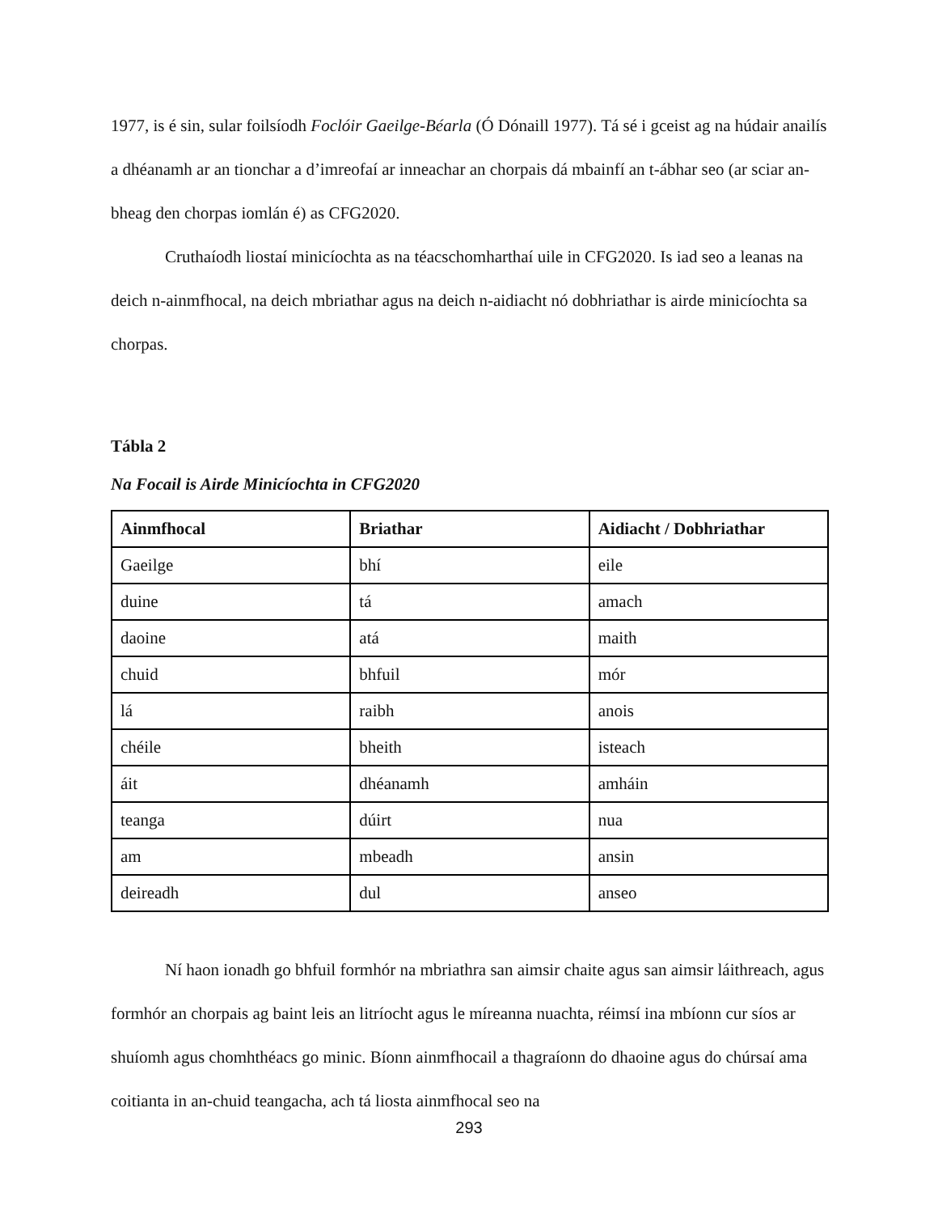1977, is é sin, sular foilsíodh Foclóir Gaeilge-Béarla (Ó Dónaill 1977). Tá sé i gceist ag na húdair anailís a dhéanamh ar an tionchar a d’imreofaí ar inneachar an chorpais dá mbainfí an t-ábhar seo (ar sciar an-bheag den chorpas iomlán é) as CFG2020.
Cruthaíodh liostaí minicíochta as na téacschomharthaí uile in CFG2020. Is iad seo a leanas na deich n-ainmfhocal, na deich mbriathar agus na deich n-aidiacht nó dobhriathar is airde minicíochta sa chorpas.
Tábla 2
Na Focail is Airde Minicíochta in CFG2020
| Ainmfhocal | Briathar | Aidiacht / Dobhriathar |
| --- | --- | --- |
| Gaeilge | bhí | eile |
| duine | tá | amach |
| daoine | atá | maith |
| chuid | bhfuil | mór |
| lá | raibh | anois |
| chéile | bheith | isteach |
| áit | dhéanamh | amháin |
| teanga | dúirt | nua |
| am | mbeadh | ansin |
| deireadh | dul | anseo |
Ní haon ionadh go bhfuil formhór na mbriathra san aimsir chaite agus san aimsir láithreach, agus formhór an chorpais ag baint leis an litríocht agus le míreanna nuachta, réimsí ina mbíonn cur síos ar shuíomh agus chomhthéacs go minic. Bíonn ainmfhocail a thagraíonn do dhaoine agus do chúrsaí ama coitianta in an-chuid teangacha, ach tá liosta ainmfhocal seo na
293